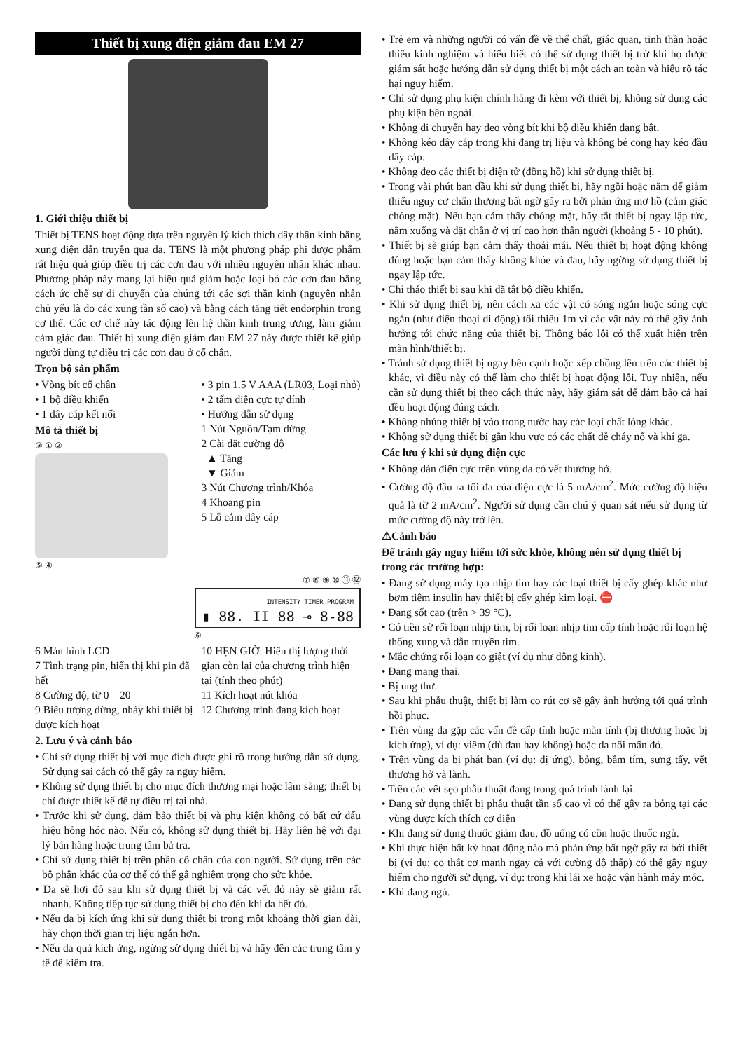Thiết bị xung điện giảm đau EM 27
1. Giới thiệu thiết bị
Thiết bị TENS hoạt động dựa trên nguyên lý kích thích dây thần kinh bằng xung điện dẫn truyền qua da. TENS là một phương pháp phi dược phẩm rất hiệu quả giúp điều trị các cơn đau với nhiều nguyên nhân khác nhau. Phương pháp này mang lại hiệu quả giảm hoặc loại bỏ các cơn đau bằng cách ức chế sự di chuyển của chúng tới các sợi thần kinh (nguyên nhân chủ yếu là do các xung tần số cao) và bằng cách tăng tiết endorphin trong cơ thể. Các cơ chế này tác động lên hệ thần kinh trung ương, làm giảm cảm giác đau. Thiết bị xung điện giảm đau EM 27 này được thiết kế giúp người dùng tự điều trị các cơn đau ở cổ chân.
Trọn bộ sản phẩm
• Vòng bít cổ chân
• 1 bộ điều khiển
• 1 dây cáp kết nối
• 3 pin 1.5 V AAA (LR03, Loại nhỏ)
• 2 tấm điện cực tự dính
• Hướng dẫn sử dụng
Mô tả thiết bị
③ ① ②
⑤ ④
1 Nút Nguồn/Tạm dừng
2 Cài đặt cường độ
▲ Tăng
▼ Giảm
3 Nút Chương trình/Khóa
4 Khoang pin
5 Lỗ cắm dây cáp
⑦ ⑧ ⑨ ⑩ ⑪ ⑫
INTENSITY TIMER PROGRAM
▮ 88. II 88 ⊸ 8-88
⑥
6 Màn hình LCD
7 Tình trạng pin, hiển thị khi pin đã hết
8 Cường độ, từ 0 – 20
9 Biểu tượng dừng, nháy khi thiết bị được kích hoạt
10 HẸN GIỜ: Hiển thị lượng thời gian còn lại của chương trình hiện tại (tính theo phút)
11 Kích hoạt nút khóa
12 Chương trình đang kích hoạt
2. Lưu ý và cảnh báo
• Chỉ sử dụng thiết bị với mục đích được ghi rõ trong hướng dẫn sử dụng. Sử dụng sai cách có thể gây ra nguy hiểm.
• Không sử dụng thiết bị cho mục đích thương mại hoặc lâm sàng; thiết bị chỉ được thiết kế để tự điều trị tại nhà.
• Trước khi sử dụng, đảm bảo thiết bị và phụ kiện không có bất cứ dấu hiệu hỏng hóc nào. Nếu có, không sử dụng thiết bị. Hãy liên hệ với đại lý bán hàng hoặc trung tâm bả tra.
• Chỉ sử dụng thiết bị trên phần cổ chân của con người. Sử dụng trên các bộ phận khác của cơ thể có thể gâ nghiêm trọng cho sức khỏe.
• Da sẽ hơi đỏ sau khi sử dụng thiết bị và các vết đỏ này sẽ giảm rất nhanh. Không tiếp tục sử dụng thiết bị cho đến khi da hết đỏ.
• Nếu da bị kích ứng khi sử dụng thiết bị trong một khoảng thời gian dài, hãy chọn thời gian trị liệu ngắn hơn.
• Nếu da quá kích ứng, ngừng sử dụng thiết bị và hãy đến các trung tâm y tế để kiểm tra.
• Trẻ em và những người có vấn đề về thể chất, giác quan, tinh thần hoặc thiếu kinh nghiệm và hiểu biết có thể sử dụng thiết bị trừ khi họ được giám sát hoặc hướng dẫn sử dụng thiết bị một cách an toàn và hiểu rõ tác hại nguy hiểm.
• Chỉ sử dụng phụ kiện chính hãng đi kèm với thiết bị, không sử dụng các phụ kiện bên ngoài.
• Không di chuyển hay đeo vòng bít khi bộ điều khiển đang bật.
• Không kéo dây cáp trong khi đang trị liệu và không bẻ cong hay kéo đầu dây cáp.
• Không đeo các thiết bị điện tử (đồng hồ) khi sử dụng thiết bị.
• Trong vài phút ban đầu khi sử dụng thiết bị, hãy ngồi hoặc nằm để giảm thiểu nguy cơ chấn thương bất ngờ gây ra bởi phản ứng mơ hồ (cảm giác chóng mặt). Nếu bạn cảm thấy chóng mặt, hãy tắt thiết bị ngay lập tức, nằm xuống và đặt chân ở vị trí cao hơn thân người (khoảng 5 - 10 phút).
• Thiết bị sẽ giúp bạn cảm thấy thoải mái. Nếu thiết bị hoạt động không đúng hoặc bạn cảm thấy không khỏe và đau, hãy ngừng sử dụng thiết bị ngay lập tức.
• Chỉ tháo thiết bị sau khi đã tắt bộ điều khiển.
• Khi sử dụng thiết bị, nên cách xa các vật có sóng ngắn hoặc sóng cực ngắn (như điện thoại di động) tối thiểu 1m vì các vật này có thể gây ảnh hưởng tới chức năng của thiết bị. Thông báo lỗi có thể xuất hiện trên màn hình/thiết bị.
• Tránh sử dụng thiết bị ngay bên cạnh hoặc xếp chồng lên trên các thiết bị khác, vì điều này có thể làm cho thiết bị hoạt động lỗi. Tuy nhiên, nếu cần sử dụng thiết bị theo cách thức này, hãy giám sát để đảm bảo cả hai đều hoạt động đúng cách.
• Không nhúng thiết bị vào trong nước hay các loại chất lỏng khác.
• Không sử dụng thiết bị gần khu vực có các chất dễ cháy nổ và khí ga.
Các lưu ý khi sử dụng điện cực
• Không dán điện cực trên vùng da có vết thương hở.
• Cường độ đầu ra tối đa của điện cực là 5 mA/cm<sup>2</sup>. Mức cường độ hiệu quả là từ 2 mA/cm<sup>2</sup>. Người sử dụng cần chú ý quan sát nếu sử dụng từ mức cường độ này trở lên.
⚠Cảnh báo
Để tránh gây nguy hiểm tới sức khỏe, không nên sử dụng thiết bị trong các trường hợp:
• Đang sử dụng máy tạo nhịp tim hay các loại thiết bị cấy ghép khác như bơm tiêm insulin hay thiết bị cấy ghép kim loại. ⛔
• Đang sốt cao (trên > 39 °C).
• Có tiền sử rối loạn nhịp tim, bị rối loạn nhịp tim cấp tính hoặc rối loạn hệ thống xung và dẫn truyền tim.
• Mắc chứng rối loạn co giật (ví dụ như động kinh).
• Đang mang thai.
• Bị ung thư.
• Sau khi phẫu thuật, thiết bị làm co rút cơ sẽ gây ảnh hưởng tới quá trình hồi phục.
• Trên vùng da gặp các vấn đề cấp tính hoặc mãn tính (bị thương hoặc bị kích ứng), ví dụ: viêm (dù đau hay không) hoặc da nổi mẩn đỏ.
• Trên vùng da bị phát ban (ví dụ: dị ứng), bỏng, bầm tím, sưng tấy, vết thương hở và lành.
• Trên các vết sẹo phẫu thuật đang trong quá trình lành lại.
• Đang sử dụng thiết bị phẫu thuật tần số cao vì có thể gây ra bỏng tại các vùng được kích thích cơ điện
• Khi đang sử dụng thuốc giảm đau, đồ uống có cồn hoặc thuốc ngủ.
• Khi thực hiện bất kỳ hoạt động nào mà phản ứng bất ngờ gây ra bởi thiết bị (ví dụ: co thắt cơ mạnh ngay cả với cường độ thấp) có thể gây nguy hiểm cho người sử dụng, ví dụ: trong khi lái xe hoặc vận hành máy móc.
• Khi đang ngủ.